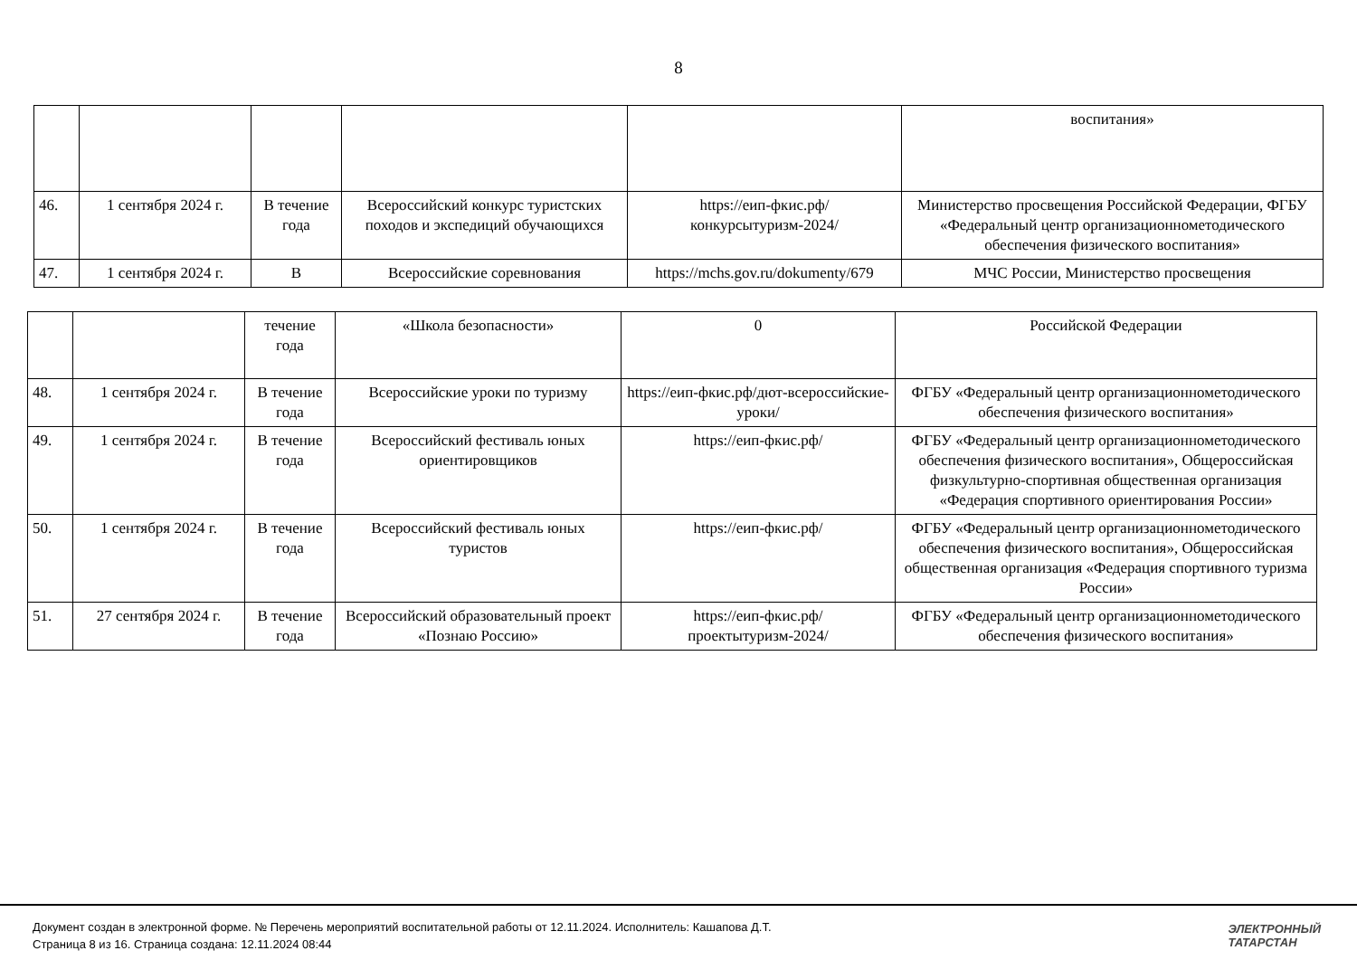8
| | | | | | воспитания» |
| 46. | 1 сентября 2024 г. | В течение года | Всероссийский конкурс туристских походов и экспедиций обучающихся | https://еип-фкис.рф/конкурсытуризм-2024/ | Министерство просвещения Российской Федерации, ФГБУ «Федеральный центр организационнометодического обеспечения физического воспитания» |
| 47. | 1 сентября 2024 г. | В | Всероссийские соревнования | https://mchs.gov.ru/dokumenty/679 | МЧС России, Министерство просвещения |
| | | течение года | «Школа безопасности» | 0 | Российской Федерации |
| 48. | 1 сентября 2024 г. | В течение года | Всероссийские уроки по туризму | https://еип-фкис.рф/дют-всероссийские-уроки/ | ФГБУ «Федеральный центр организационнометодического обеспечения физического воспитания» |
| 49. | 1 сентября 2024 г. | В течение года | Всероссийский фестиваль юных ориентировщиков | https://еип-фкис.рф/ | ФГБУ «Федеральный центр организационнометодического обеспечения физического воспитания», Общероссийская физкультурно-спортивная общественная организация «Федерация спортивного ориентирования России» |
| 50. | 1 сентября 2024 г. | В течение года | Всероссийский фестиваль юных туристов | https://еип-фкис.рф/ | ФГБУ «Федеральный центр организационнометодического обеспечения физического воспитания», Общероссийская общественная организация «Федерация спортивного туризма России» |
| 51. | 27 сентября 2024 г. | В течение года | Всероссийский образовательный проект «Познаю Россию» | https://еип-фкис.рф/проектытуризм-2024/ | ФГБУ «Федеральный центр организационнометодического обеспечения физического воспитания» |
Документ создан в электронной форме. № Перечень мероприятий воспитательной работы от 12.11.2024. Исполнитель: Кашапова Д.Т.
Страница 8 из 16. Страница создана: 12.11.2024 08:44
ЭЛЕКТРОННЫЙ
ТАТАРСТАН